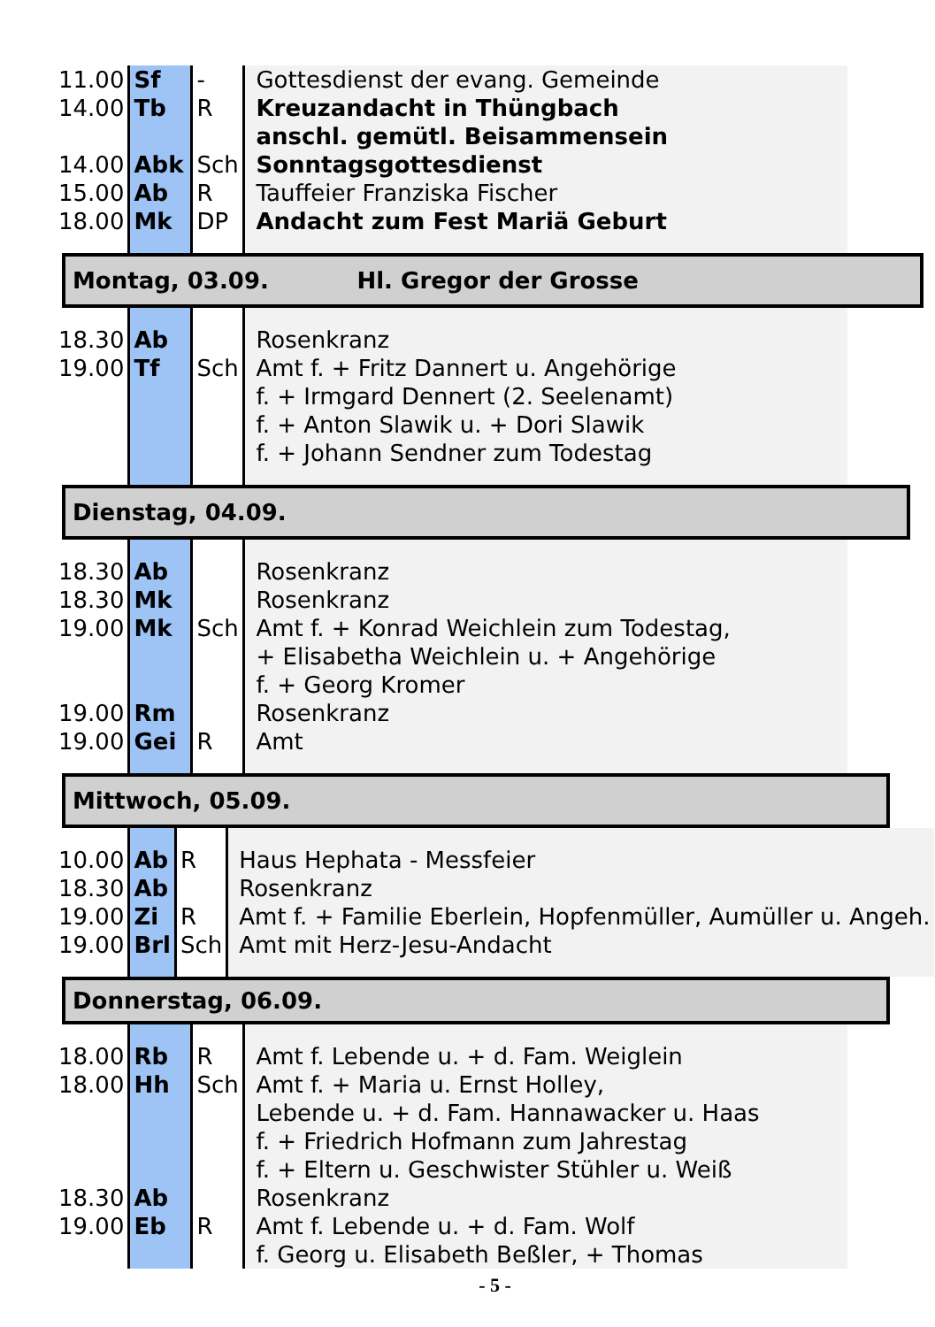| 11.00 | Sf | - | Gottesdienst der evang. Gemeinde |
| 14.00 | Tb | R | Kreuzandacht in Thüngbach anschl. gemütl. Beisammensein |
| 14.00 | Abk | Sch | Sonntagsgottesdienst |
| 15.00 | Ab | R | Tauffeier Franziska Fischer |
| 18.00 | Mk | DP | Andacht zum Fest Mariä Geburt |
Montag, 03.09. Hl. Gregor der Grosse
| 18.30 | Ab | | Rosenkranz |
| 19.00 | Tf | Sch | Amt f. + Fritz Dannert u. Angehörige f. + Irmgard Dennert (2. Seelenamt) f. + Anton Slawik u. + Dori Slawik f. + Johann Sendner zum Todestag |
Dienstag, 04.09.
| 18.30 | Ab | | Rosenkranz |
| 18.30 | Mk | | Rosenkranz |
| 19.00 | Mk | Sch | Amt f. + Konrad Weichlein zum Todestag, + Elisabetha Weichlein u. + Angehörige f. + Georg Kromer |
| 19.00 | Rm | | Rosenkranz |
| 19.00 | Gei | R | Amt |
Mittwoch, 05.09.
| 10.00 | Ab | R | Haus Hephata - Messfeier |
| 18.30 | Ab | | Rosenkranz |
| 19.00 | Zi | R | Amt f. + Familie Eberlein, Hopfenmüller, Aumüller u. Angeh. |
| 19.00 | Brl | Sch | Amt mit Herz-Jesu-Andacht |
Donnerstag, 06.09.
| 18.00 | Rb | R | Amt f. Lebende u. + d. Fam. Weiglein |
| 18.00 | Hh | Sch | Amt f. + Maria u. Ernst Holley, Lebende u. + d. Fam. Hannawacker u. Haas f. + Friedrich Hofmann zum Jahrestag f. + Eltern u. Geschwister Stühler u. Weiß |
| 18.30 | Ab | | Rosenkranz |
| 19.00 | Eb | R | Amt f. Lebende u. + d. Fam. Wolf f. Georg u. Elisabeth Beßler, + Thomas |
- 5 -